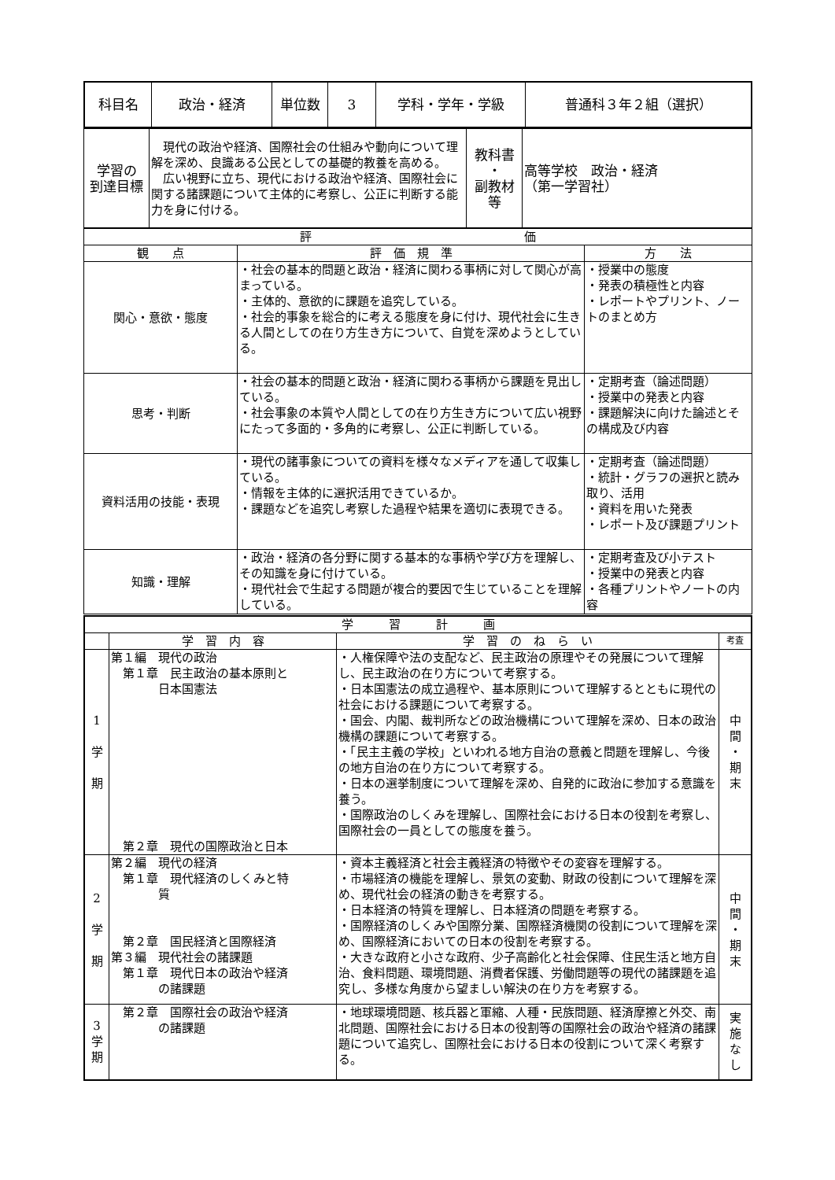| 科目名 | 政治・経済 | 単位数 | 3 | 学科・学年・学級 | 普通科３年２組（選択） |
| 学習の 到達目標 | 現代の政治や経済、国際社会の仕組みや動向について理解を深め、良識ある公民としての基礎的教養を高める。 広い視野に立ち、現代における政治や経済、国際社会に関する諸課題について主体的に考察し、公正に判断する能力を身に付ける。 | 教科書 ・ 副教材等 | 高等学校 政治・経済 （第一学習社） |
| 評 価 | | |
| 観 点 | 評 価 規 準 | 方 法 |
| 関心・意欲・態度 | ・社会の基本的問題と政治・経済に関わる事柄に対して関心が高まっている。 ・主体的、意欲的に課題を追究している。 ・社会的事象を総合的に考える態度を身に付け、現代社会に生きる人間としての在り方生き方について、自覚を深めようとしている。 | ・授業中の態度 ・発表の積極性と内容 ・レポートやプリント、ノートのまとめ方 |
| 思考・判断 | ・社会の基本的問題と政治・経済に関わる事柄から課題を見出している。 ・社会事象の本質や人間としての在り方生き方について広い視野にたって多面的・多角的に考察し、公正に判断している。 | ・定期考査（論述問題） ・授業中の発表と内容 ・課題解決に向けた論述とその構成及び内容 |
| 資料活用の技能・表現 | ・現代の諸事象についての資料を様々なメディアを通して収集している。 ・情報を主体的に選択活用できているか。 ・課題などを追究し考察した過程や結果を適切に表現できる。 | ・定期考査（論述問題） ・統計・グラフの選択と読み取り、活用 ・資料を用いた発表 ・レポート及び課題プリント |
| 知識・理解 | ・政治・経済の各分野に関する基本的な事柄や学び方を理解し、その知識を身に付けている。 ・現代社会で生起する問題が複合的要因で生じていることを理解している。 | ・定期考査及び小テスト ・授業中の発表と内容 ・各種プリントやノートの内容 |
| 学 習 計 画 | | | |
| | 学 習 内 容 | 学 習 の ね ら い | 考査 |
| 1 学 期 | 第１編 現代の政治 第１章 民主政治の基本原則と 日本国憲法 第２章 現代の国際政治と日本 | ・人権保障や法の支配など、民主政治の原理やその発展について理解し、民主政治の在り方について考察する。 ・日本国憲法の成立過程や、基本原則について理解するとともに現代の社会における課題について考察する。 ・国会、内閣、裁判所などの政治機構について理解を深め、日本の政治機構の課題について考察する。 ・「民主主義の学校」といわれる地方自治の意義と問題を理解し、今後の地方自治の在り方について考察する。 ・日本の選挙制度について理解を深め、自発的に政治に参加する意識を養う。 ・国際政治のしくみを理解し、国際社会における日本の役割を考察し、国際社会の一員としての態度を養う。 | 中 間 ・ 期 末 |
| 2 学 期 | 第２編 現代の経済 第１章 現代経済のしくみと特 質 第２章 国民経済と国際経済 第３編 現代社会の諸課題 第１章 現代日本の政治や経済 の諸課題 | ・資本主義経済と社会主義経済の特徴やその変容を理解する。 ・市場経済の機能を理解し、景気の変動、財政の役割について理解を深め、現代社会の経済の動きを考察する。 ・日本経済の特質を理解し、日本経済の問題を考察する。 ・国際経済のしくみや国際分業、国際経済機関の役割について理解を深め、国際経済においての日本の役割を考察する。 ・大きな政府と小さな政府、少子高齢化と社会保障、住民生活と地方自治、食料問題、環境問題、消費者保護、労働問題等の現代の諸課題を追究し、多様な角度から望ましい解決の在り方を考察する。 | 中 間 ・ 期 末 |
| 3 学 期 | 第２章 国際社会の政治や経済 の諸課題 | ・地球環境問題、核兵器と軍縮、人種・民族問題、経済摩擦と外交、南北問題、国際社会における日本の役割等の国際社会の政治や経済の諸課題について追究し、国際社会における日本の役割について深く考察する。 | 実 施 な し |